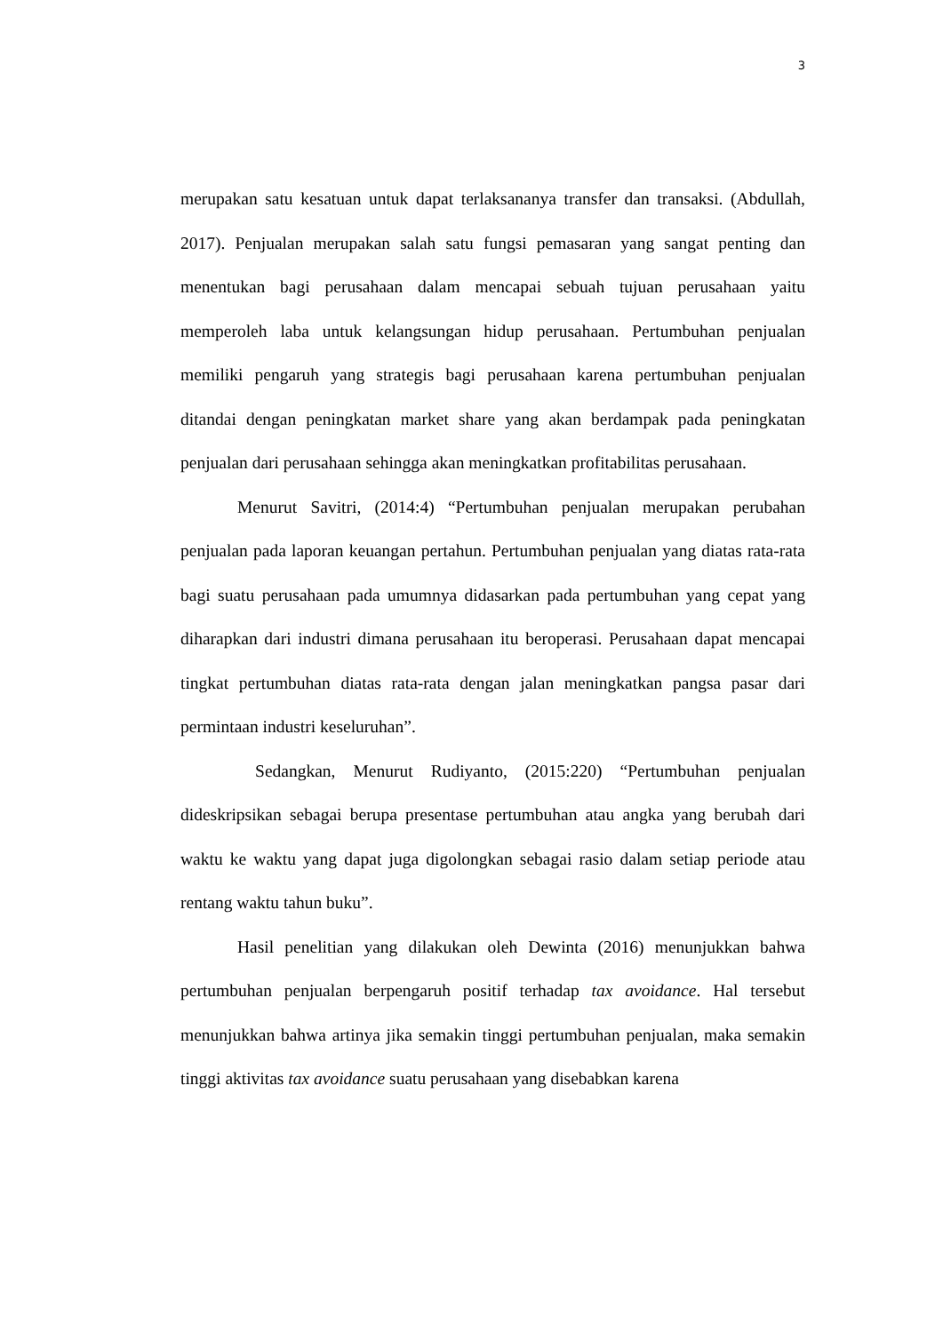3
merupakan satu kesatuan untuk dapat terlaksananya transfer dan transaksi. (Abdullah, 2017). Penjualan merupakan salah satu fungsi pemasaran yang sangat penting dan menentukan bagi perusahaan dalam mencapai sebuah tujuan perusahaan yaitu memperoleh laba untuk kelangsungan hidup perusahaan. Pertumbuhan penjualan memiliki pengaruh yang strategis bagi perusahaan karena pertumbuhan penjualan ditandai dengan peningkatan market share yang akan berdampak pada peningkatan penjualan dari perusahaan sehingga akan meningkatkan profitabilitas perusahaan.
Menurut Savitri, (2014:4) “Pertumbuhan penjualan merupakan perubahan penjualan pada laporan keuangan pertahun. Pertumbuhan penjualan yang diatas rata-rata bagi suatu perusahaan pada umumnya didasarkan pada pertumbuhan yang cepat yang diharapkan dari industri dimana perusahaan itu beroperasi. Perusahaan dapat mencapai tingkat pertumbuhan diatas rata-rata dengan jalan meningkatkan pangsa pasar dari permintaan industri keseluruhan”.
Sedangkan, Menurut Rudiyanto, (2015:220) “Pertumbuhan penjualan dideskripsikan sebagai berupa presentase pertumbuhan atau angka yang berubah dari waktu ke waktu yang dapat juga digolongkan sebagai rasio dalam setiap periode atau rentang waktu tahun buku”.
Hasil penelitian yang dilakukan oleh Dewinta (2016) menunjukkan bahwa pertumbuhan penjualan berpengaruh positif terhadap tax avoidance. Hal tersebut menunjukkan bahwa artinya jika semakin tinggi pertumbuhan penjualan, maka semakin tinggi aktivitas tax avoidance suatu perusahaan yang disebabkan karena